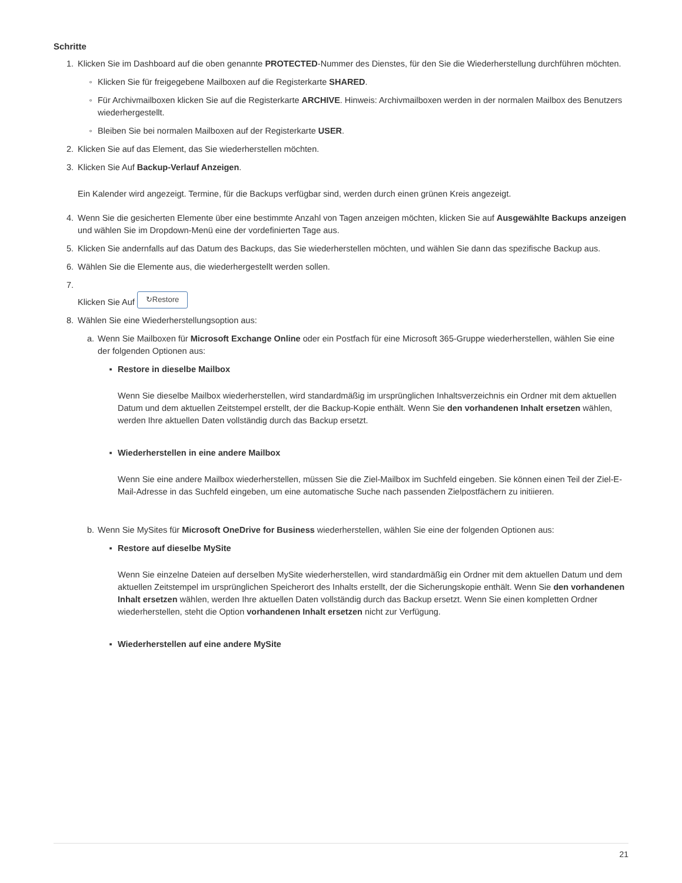Schritte
1. Klicken Sie im Dashboard auf die oben genannte PROTECTED-Nummer des Dienstes, für den Sie die Wiederherstellung durchführen möchten.
◦ Klicken Sie für freigegebene Mailboxen auf die Registerkarte SHARED.
◦ Für Archivmailboxen klicken Sie auf die Registerkarte ARCHIVE. Hinweis: Archivmailboxen werden in der normalen Mailbox des Benutzers wiederhergestellt.
◦ Bleiben Sie bei normalen Mailboxen auf der Registerkarte USER.
2. Klicken Sie auf das Element, das Sie wiederherstellen möchten.
3. Klicken Sie Auf Backup-Verlauf Anzeigen.
Ein Kalender wird angezeigt. Termine, für die Backups verfügbar sind, werden durch einen grünen Kreis angezeigt.
4. Wenn Sie die gesicherten Elemente über eine bestimmte Anzahl von Tagen anzeigen möchten, klicken Sie auf Ausgewählte Backups anzeigen und wählen Sie im Dropdown-Menü eine der vordefinierten Tage aus.
5. Klicken Sie andernfalls auf das Datum des Backups, das Sie wiederherstellen möchten, und wählen Sie dann das spezifische Backup aus.
6. Wählen Sie die Elemente aus, die wiederhergestellt werden sollen.
7.
Klicken Sie Auf ↻Restore
8. Wählen Sie eine Wiederherstellungsoption aus:
a. Wenn Sie Mailboxen für Microsoft Exchange Online oder ein Postfach für eine Microsoft 365-Gruppe wiederherstellen, wählen Sie eine der folgenden Optionen aus:
▪ Restore in dieselbe Mailbox
Wenn Sie dieselbe Mailbox wiederherstellen, wird standardmäßig im ursprünglichen Inhaltsverzeichnis ein Ordner mit dem aktuellen Datum und dem aktuellen Zeitstempel erstellt, der die Backup-Kopie enthält. Wenn Sie den vorhandenen Inhalt ersetzen wählen, werden Ihre aktuellen Daten vollständig durch das Backup ersetzt.
▪ Wiederherstellen in eine andere Mailbox
Wenn Sie eine andere Mailbox wiederherstellen, müssen Sie die Ziel-Mailbox im Suchfeld eingeben. Sie können einen Teil der Ziel-E-Mail-Adresse in das Suchfeld eingeben, um eine automatische Suche nach passenden Zielpostfächern zu initiieren.
b. Wenn Sie MySites für Microsoft OneDrive for Business wiederherstellen, wählen Sie eine der folgenden Optionen aus:
▪ Restore auf dieselbe MySite
Wenn Sie einzelne Dateien auf derselben MySite wiederherstellen, wird standardmäßig ein Ordner mit dem aktuellen Datum und dem aktuellen Zeitstempel im ursprünglichen Speicherort des Inhalts erstellt, der die Sicherungskopie enthält. Wenn Sie den vorhandenen Inhalt ersetzen wählen, werden Ihre aktuellen Daten vollständig durch das Backup ersetzt. Wenn Sie einen kompletten Ordner wiederherstellen, steht die Option vorhandenen Inhalt ersetzen nicht zur Verfügung.
▪ Wiederherstellen auf eine andere MySite
21